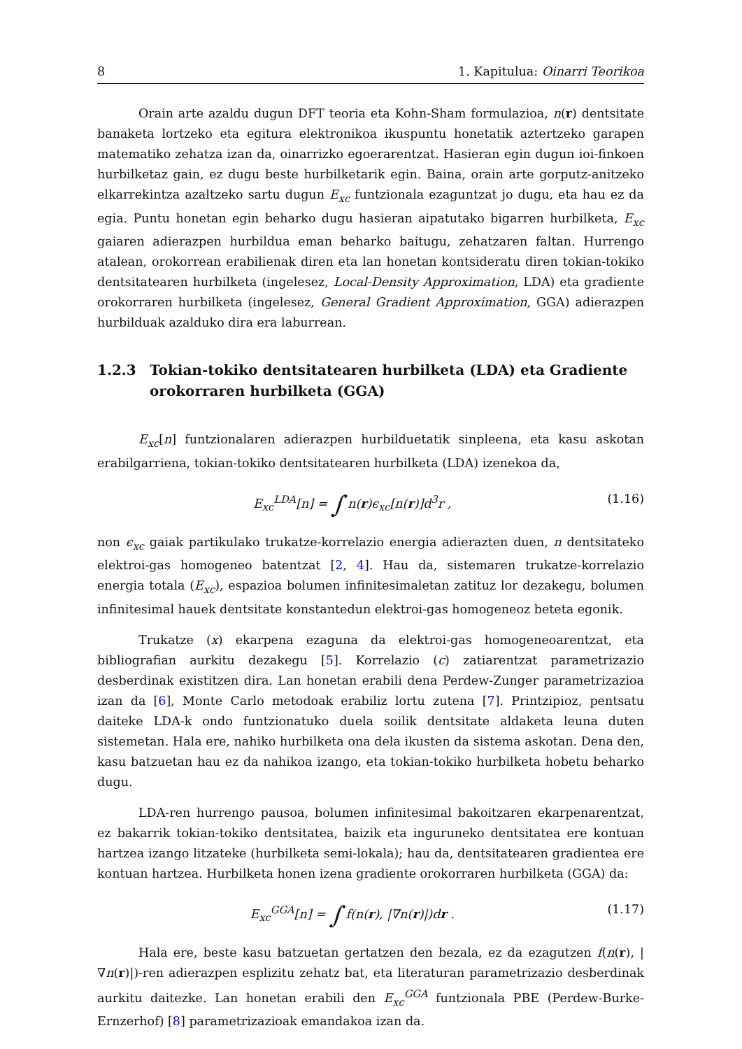8 1. Kapitulua: Oinarri Teorikoa
Orain arte azaldu dugun DFT teoria eta Kohn-Sham formulazioa, n(r) dentsitate banaketa lortzeko eta egitura elektronikoa ikuspuntu honetatik aztertzeko garapen matematiko zehatza izan da, oinarrizko egoerarentzat. Hasieran egin dugun ioi-finkoen hurbilketaz gain, ez dugu beste hurbilketarik egin. Baina, orain arte gorputz-anitzeko elkarrekintza azaltzeko sartu dugun E<sub>xc</sub> funtzionala ezaguntzat jo dugu, eta hau ez da egia. Puntu honetan egin beharko dugu hasieran aipatutako bigarren hurbilketa, E<sub>xc</sub> gaiaren adierazpen hurbildua eman beharko baitugu, zehatzaren faltan. Hurrengo atalean, orokorrean erabilienak diren eta lan honetan kontsideratu diren tokian-tokiko dentsitatearen hurbilketa (ingelesez, Local-Density Approximation, LDA) eta gradiente orokorraren hurbilketa (ingelesez, General Gradient Approximation, GGA) adierazpen hurbilduak azalduko dira era laburrean.
1.2.3 Tokian-tokiko dentsitatearen hurbilketa (LDA) eta Gradiente orokorraren hurbilketa (GGA)
E<sub>xc</sub>[n] funtzionalaren adierazpen hurbilduetatik sinpleena, eta kasu askotan erabilgarriena, tokian-tokiko dentsitatearen hurbilketa (LDA) izenekoa da,
E<sub>xc</sub><sup>LDA</sup>[n] = ∫ n(r)ϵ<sub>xc</sub>[n(r)]d<sup>3</sup>r , (1.16)
non ϵ<sub>xc</sub> gaiak partikulako trukatze-korrelazio energia adierazten duen, n dentsitateko elektroi-gas homogeneo batentzat [2, 4]. Hau da, sistemaren trukatze-korrelazio energia totala (E<sub>xc</sub>), espazioa bolumen infinitesimaletan zatituz lor dezakegu, bolumen infinitesimal hauek dentsitate konstantedun elektroi-gas homogeneoz beteta egonik.
Trukatze (x) ekarpena ezaguna da elektroi-gas homogeneoarentzat, eta bibliografian aurkitu dezakegu [5]. Korrelazio (c) zatiarentzat parametrizazio desberdinak existitzen dira. Lan honetan erabili dena Perdew-Zunger parametrizazioa izan da [6], Monte Carlo metodoak erabiliz lortu zutena [7]. Printzipioz, pentsatu daiteke LDA-k ondo funtzionatuko duela soilik dentsitate aldaketa leuna duten sistemetan. Hala ere, nahiko hurbilketa ona dela ikusten da sistema askotan. Dena den, kasu batzuetan hau ez da nahikoa izango, eta tokian-tokiko hurbilketa hobetu beharko dugu.
LDA-ren hurrengo pausoa, bolumen infinitesimal bakoitzaren ekarpenarentzat, ez bakarrik tokian-tokiko dentsitatea, baizik eta inguruneko dentsitatea ere kontuan hartzea izango litzateke (hurbilketa semi-lokala); hau da, dentsitatearen gradientea ere kontuan hartzea. Hurbilketa honen izena gradiente orokorraren hurbilketa (GGA) da:
E<sub>xc</sub><sup>GGA</sup>[n] = ∫ f(n(r), |∇n(r)|)dr . (1.17)
Hala ere, beste kasu batzuetan gertatzen den bezala, ez da ezagutzen f(n(r), |∇n(r)|)-ren adierazpen esplizitu zehatz bat, eta literaturan parametrizazio desberdinak aurkitu daitezke. Lan honetan erabili den E<sub>xc</sub><sup>GGA</sup> funtzionala PBE (Perdew-Burke-Ernzerhof) [8] parametrizazioak emandakoa izan da.